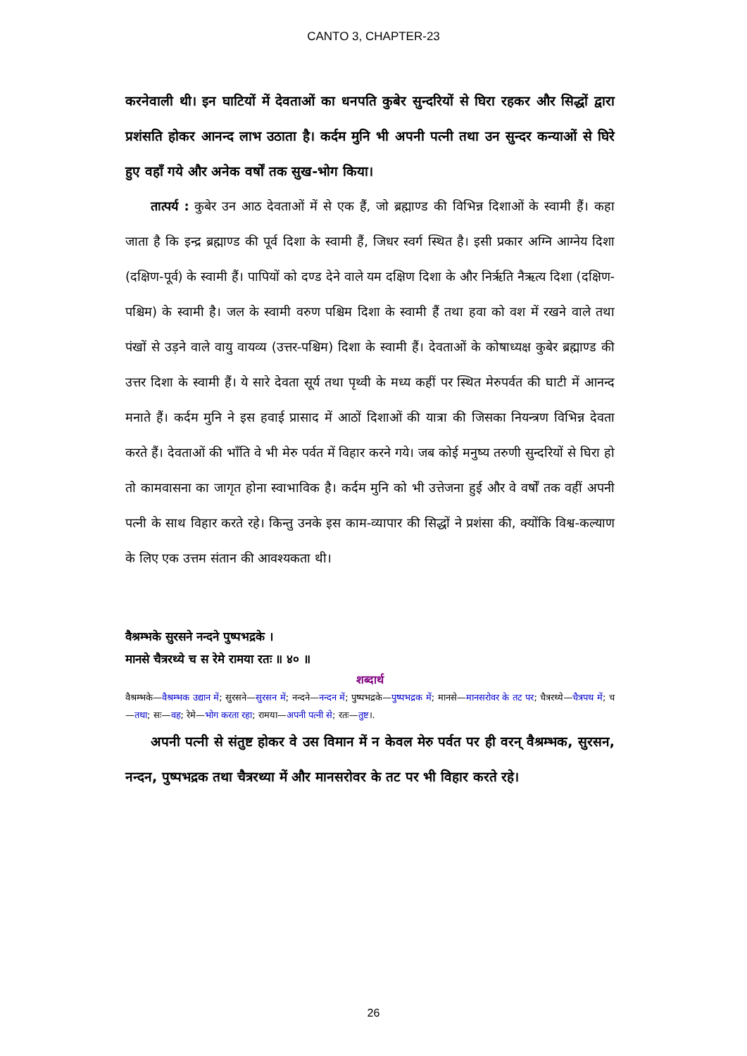CANTO 3, CHAPTER-23
करनेवाली थी। इन घाटियों में देवताओं का धनपति कुबेर सुन्दरियों से घिरा रहकर और सिद्धों द्वारा प्रशंसति होकर आनन्द लाभ उठाता है। कर्दम मुनि भी अपनी पत्नी तथा उन सुन्दर कन्याओं से घिरे हुए वहाँ गये और अनेक वर्षों तक सुख-भोग किया।
तात्पर्य : कुबेर उन आठ देवताओं में से एक हैं, जो ब्रह्माण्ड की विभिन्न दिशाओं के स्वामी हैं। कहा जाता है कि इन्द्र ब्रह्माण्ड की पूर्व दिशा के स्वामी हैं, जिधर स्वर्ग स्थित है। इसी प्रकार अग्नि आग्नेय दिशा (दक्षिण-पूर्व) के स्वामी हैं। पापियों को दण्ड देने वाले यम दक्षिण दिशा के और निर्ऋति नैऋत्य दिशा (दक्षिण-पश्चिम) के स्वामी है। जल के स्वामी वरुण पश्चिम दिशा के स्वामी हैं तथा हवा को वश में रखने वाले तथा पंखों से उड़ने वाले वायु वायव्य (उत्तर-पश्चिम) दिशा के स्वामी हैं। देवताओं के कोषाध्यक्ष कुबेर ब्रह्माण्ड की उत्तर दिशा के स्वामी हैं। ये सारे देवता सूर्य तथा पृथ्वी के मध्य कहीं पर स्थित मेरुपर्वत की घाटी में आनन्द मनाते हैं। कर्दम मुनि ने इस हवाई प्रासाद में आठों दिशाओं की यात्रा की जिसका नियन्त्रण विभिन्न देवता करते हैं। देवताओं की भाँति वे भी मेरु पर्वत में विहार करने गये। जब कोई मनुष्य तरुणी सुन्दरियों से घिरा हो तो कामवासना का जागृत होना स्वाभाविक है। कर्दम मुनि को भी उत्तेजना हुई और वे वर्षों तक वहीं अपनी पत्नी के साथ विहार करते रहे। किन्तु उनके इस काम-व्यापार की सिद्धों ने प्रशंसा की, क्योंकि विश्व-कल्याण के लिए एक उत्तम संतान की आवश्यकता थी।
वैश्रम्भके सुरसने नन्दने पुष्पभद्रके ।
मानसे चैत्ररथ्ये च स रेमे रामया रतः ॥ ४० ॥
शब्दार्थ
वैश्रम्भके—वैश्रम्भक उद्यान में; सुरसने—सुरसन में; नन्दने—नन्दन में; पुष्पभद्रके—पुष्पभद्रक में; मानसे—मानसरोवर के तट पर; चैत्ररथ्ये—चैत्रपथ में; च—तथा; सः—वह; रेमे—भोग करता रहा; रामया—अपनी पत्नी से; रतः—तुष्ट।.
अपनी पत्नी से संतुष्ट होकर वे उस विमान में न केवल मेरु पर्वत पर ही वरन् वैश्रम्भक, सुरसन, नन्दन, पुष्पभद्रक तथा चैत्ररथ्या में और मानसरोवर के तट पर भी विहार करते रहे।
26